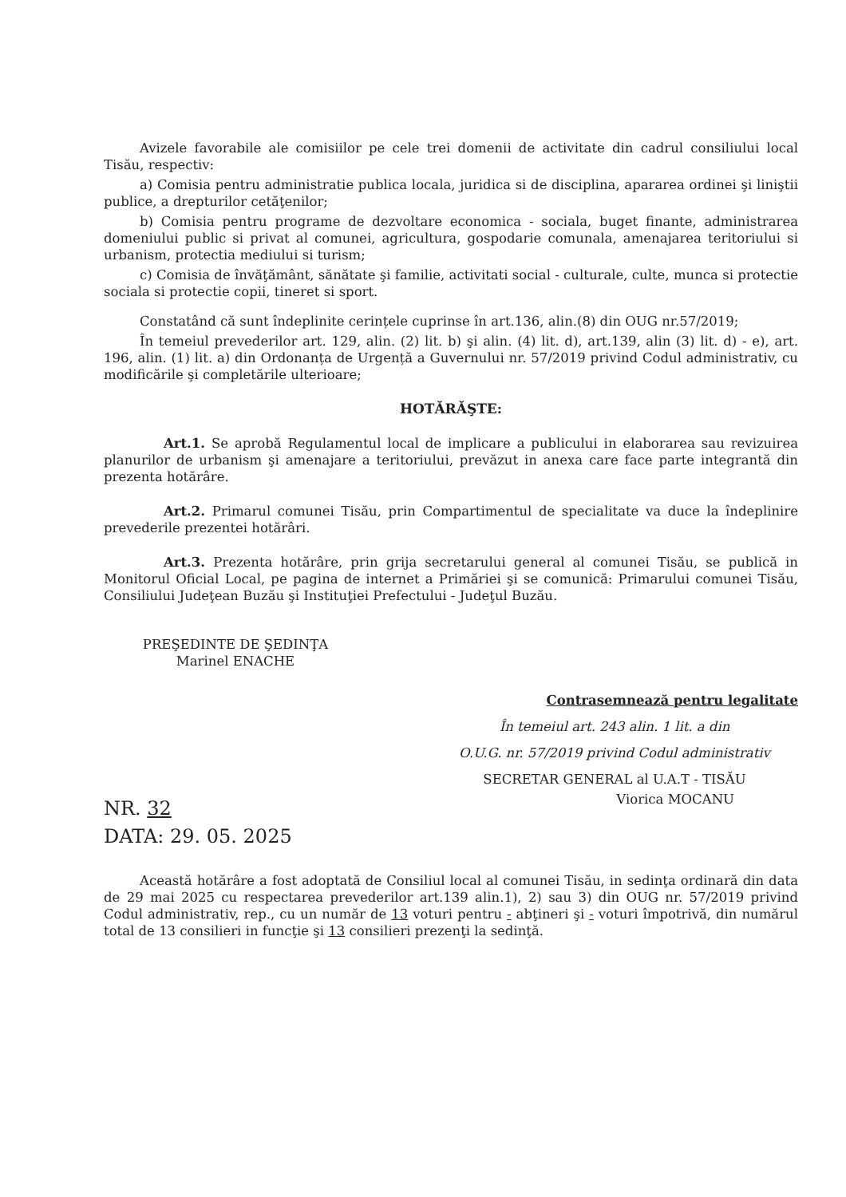Avizele favorabile ale comisiilor pe cele trei domenii de activitate din cadrul consiliului local Tisău, respectiv:
a) Comisia pentru administratie publica locala, juridica si de disciplina, apararea ordinei şi liniştii publice, a drepturilor cetăţenilor;
b) Comisia pentru programe de dezvoltare economica - sociala, buget finante, administrarea domeniului public si privat al comunei, agricultura, gospodarie comunala, amenajarea teritoriului si urbanism, protectia mediului si turism;
c) Comisia de învăţământ, sănătate şi familie, activitati social - culturale, culte, munca si protectie sociala si protectie copii, tineret si sport.
Constatând că sunt îndeplinite cerințele cuprinse în art.136, alin.(8) din OUG nr.57/2019;
În temeiul prevederilor art. 129, alin. (2) lit. b) şi alin. (4) lit. d), art.139, alin (3) lit. d) - e), art. 196, alin. (1) lit. a) din Ordonanța de Urgență a Guvernului nr. 57/2019 privind Codul administrativ, cu modificările şi completările ulterioare;
HOTĂRĂŞTE:
Art.1. Se aprobă Regulamentul local de implicare a publicului in elaborarea sau revizuirea planurilor de urbanism şi amenajare a teritoriului, prevăzut in anexa care face parte integrantă din prezenta hotărâre.
Art.2. Primarul comunei Tisău, prin Compartimentul de specialitate va duce la îndeplinire prevederile prezentei hotărâri.
Art.3. Prezenta hotărâre, prin grija secretarului general al comunei Tisău, se publică in Monitorul Oficial Local, pe pagina de internet a Primăriei şi se comunică: Primarului comunei Tisău, Consiliului Judeţean Buzău şi Instituţiei Prefectului - Judeţul Buzău.
PREŞEDINTE DE ŞEDINŢA
Marinel ENACHE
NR. 32
DATA: 29. 05. 2025
Contrasemnează pentru legalitate
În temeiul art. 243 alin. 1 lit. a din
O.U.G. nr. 57/2019 privind Codul administrativ
SECRETAR GENERAL al U.A.T - TISĂU
Viorica MOCANU
Această hotărâre a fost adoptată de Consiliul local al comunei Tisău, in sedinţa ordinară din data de 29 mai 2025 cu respectarea prevederilor art.139 alin.1), 2) sau 3) din OUG nr. 57/2019 privind Codul administrativ, rep., cu un număr de 13 voturi pentru - abţineri şi - voturi împotrivă, din numărul total de 13 consilieri in funcţie şi 13 consilieri prezenţi la sedinţă.